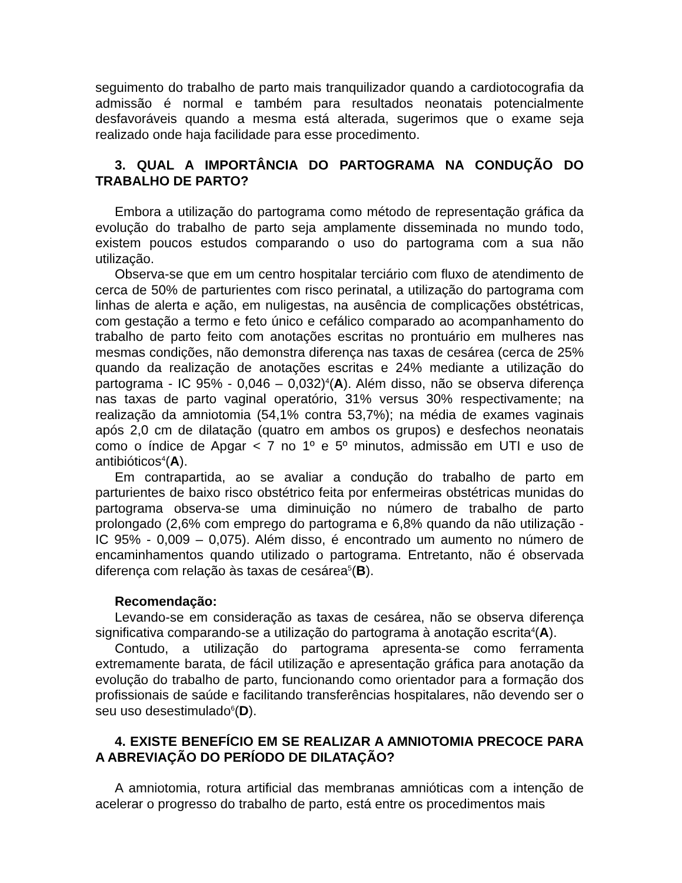seguimento do trabalho de parto mais tranquilizador quando a cardiotocografia da admissão é normal e também para resultados neonatais potencialmente desfavoráveis quando a mesma está alterada, sugerimos que o exame seja realizado onde haja facilidade para esse procedimento.
3. QUAL A IMPORTÂNCIA DO PARTOGRAMA NA CONDUÇÃO DO TRABALHO DE PARTO?
Embora a utilização do partograma como método de representação gráfica da evolução do trabalho de parto seja amplamente disseminada no mundo todo, existem poucos estudos comparando o uso do partograma com a sua não utilização.
Observa-se que em um centro hospitalar terciário com fluxo de atendimento de cerca de 50% de parturientes com risco perinatal, a utilização do partograma com linhas de alerta e ação, em nuligestas, na ausência de complicações obstétricas, com gestação a termo e feto único e cefálico comparado ao acompanhamento do trabalho de parto feito com anotações escritas no prontuário em mulheres nas mesmas condições, não demonstra diferença nas taxas de cesárea (cerca de 25% quando da realização de anotações escritas e 24% mediante a utilização do partograma - IC 95% - 0,046 – 0,032)<sup>4</sup>(A). Além disso, não se observa diferença nas taxas de parto vaginal operatório, 31% versus 30% respectivamente; na realização da amniotomia (54,1% contra 53,7%); na média de exames vaginais após 2,0 cm de dilatação (quatro em ambos os grupos) e desfechos neonatais como o índice de Apgar < 7 no 1º e 5º minutos, admissão em UTI e uso de antibióticos<sup>4</sup>(A).
Em contrapartida, ao se avaliar a condução do trabalho de parto em parturientes de baixo risco obstétrico feita por enfermeiras obstétricas munidas do partograma observa-se uma diminuição no número de trabalho de parto prolongado (2,6% com emprego do partograma e 6,8% quando da não utilização - IC 95% - 0,009 – 0,075). Além disso, é encontrado um aumento no número de encaminhamentos quando utilizado o partograma. Entretanto, não é observada diferença com relação às taxas de cesárea<sup>5</sup>(B).
Recomendação:
Levando-se em consideração as taxas de cesárea, não se observa diferença significativa comparando-se a utilização do partograma à anotação escrita<sup>4</sup>(A).
Contudo, a utilização do partograma apresenta-se como ferramenta extremamente barata, de fácil utilização e apresentação gráfica para anotação da evolução do trabalho de parto, funcionando como orientador para a formação dos profissionais de saúde e facilitando transferências hospitalares, não devendo ser o seu uso desestimulado<sup>6</sup>(D).
4. EXISTE BENEFÍCIO EM SE REALIZAR A AMNIOTOMIA PRECOCE PARA A ABREVIAÇÃO DO PERÍODO DE DILATAÇÃO?
A amniotomia, rotura artificial das membranas amnióticas com a intenção de acelerar o progresso do trabalho de parto, está entre os procedimentos mais